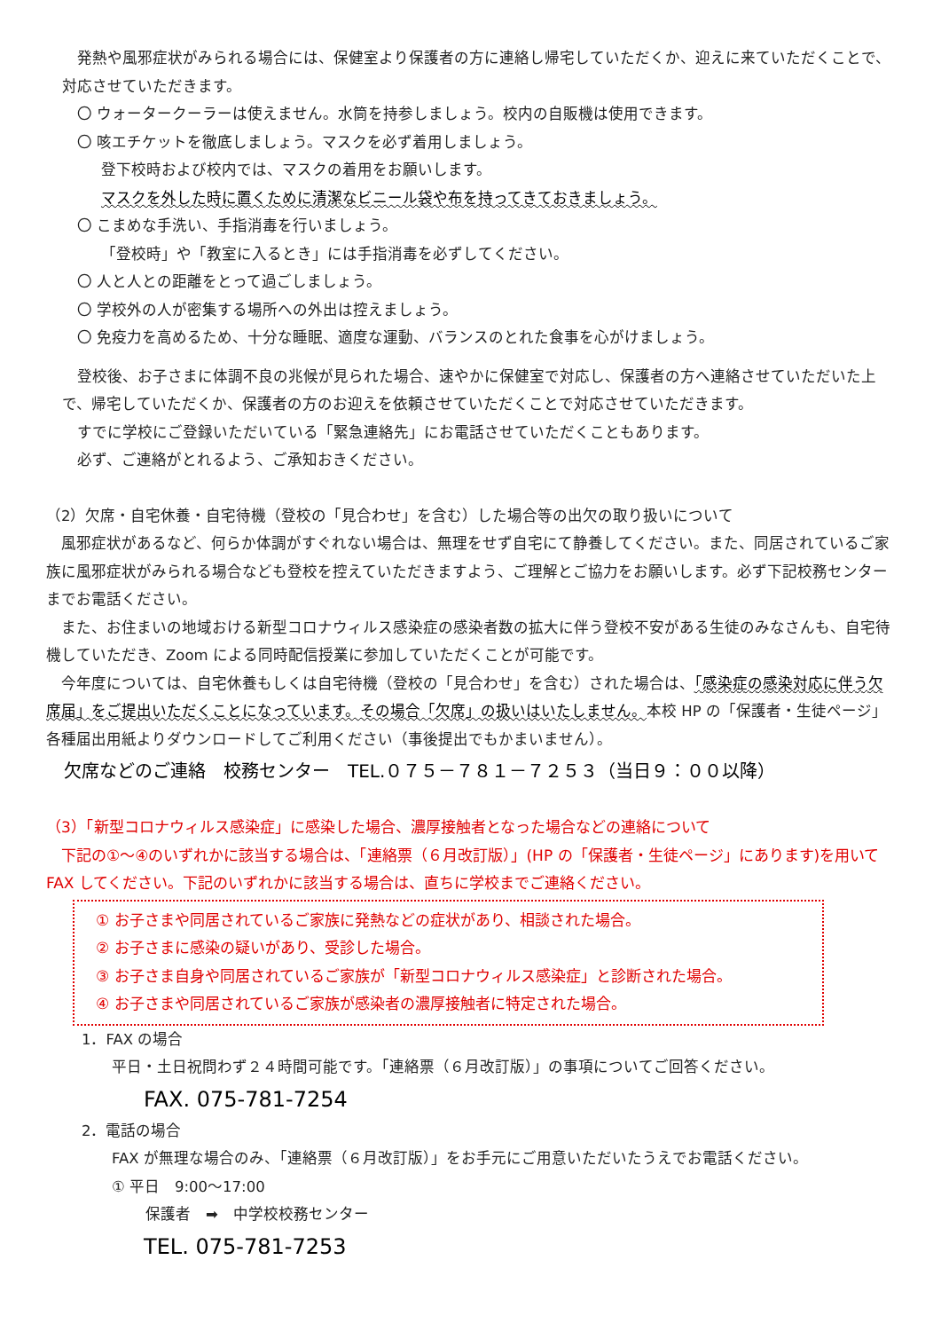発熱や風邪症状がみられる場合には、保健室より保護者の方に連絡し帰宅していただくか、迎えに来ていただくことで、対応させていただきます。
〇 ウォータークーラーは使えません。水筒を持参しましょう。校内の自販機は使用できます。
〇 咳エチケットを徹底しましょう。マスクを必ず着用しましょう。
登下校時および校内では、マスクの着用をお願いします。
マスクを外した時に置くために清潔なビニール袋や布を持ってきておきましょう。
〇 こまめな手洗い、手指消毒を行いましょう。
「登校時」や「教室に入るとき」には手指消毒を必ずしてください。
〇 人と人との距離をとって過ごしましょう。
〇 学校外の人が密集する場所への外出は控えましょう。
〇 免疫力を高めるため、十分な睡眠、適度な運動、バランスのとれた食事を心がけましょう。
登校後、お子さまに体調不良の兆候が見られた場合、速やかに保健室で対応し、保護者の方へ連絡させていただいた上で、帰宅していただくか、保護者の方のお迎えを依頼させていただくことで対応させていただきます。
すでに学校にご登録いただいている「緊急連絡先」にお電話させていただくこともあります。
必ず、ご連絡がとれるよう、ご承知おきください。
（2）欠席・自宅休養・自宅待機（登校の「見合わせ」を含む）した場合等の出欠の取り扱いについて
風邪症状があるなど、何らか体調がすぐれない場合は、無理をせず自宅にて静養してください。また、同居されているご家族に風邪症状がみられる場合なども登校を控えていただきますよう、ご理解とご協力をお願いします。必ず下記校務センターまでお電話ください。
また、お住まいの地域おける新型コロナウィルス感染症の感染者数の拡大に伴う登校不安がある生徒のみなさんも、自宅待機していただき、Zoom による同時配信授業に参加していただくことが可能です。
今年度については、自宅休養もしくは自宅待機（登校の「見合わせ」を含む）された場合は、「感染症の感染対応に伴う欠席届」をご提出いただくことになっています。その場合「欠席」の扱いはいたしません。本校 HP の「保護者・生徒ページ」各種届出用紙よりダウンロードしてご利用ください（事後提出でもかまいません）。
欠席などのご連絡　校務センター　TEL.０７５－７８１－７２５３（当日９：００以降）
（3）「新型コロナウィルス感染症」に感染した場合、濃厚接触者となった場合などの連絡について
下記の①～④のいずれかに該当する場合は、「連絡票（６月改訂版）」(HP の「保護者・生徒ページ」にあります)を用いて FAX してください。下記のいずれかに該当する場合は、直ちに学校までご連絡ください。
① お子さまや同居されているご家族に発熱などの症状があり、相談された場合。
② お子さまに感染の疑いがあり、受診した場合。
③ お子さま自身や同居されているご家族が「新型コロナウィルス感染症」と診断された場合。
④ お子さまや同居されているご家族が感染者の濃厚接触者に特定された場合。
1．FAX の場合
平日・土日祝問わず２４時間可能です。「連絡票（６月改訂版）」の事項についてご回答ください。
FAX. 075-781-7254
2．電話の場合
FAX が無理な場合のみ、「連絡票（６月改訂版）」をお手元にご用意いただいたうえでお電話ください。
① 平日　9:00～17:00
保護者　➡　中学校校務センター
TEL. 075-781-7253